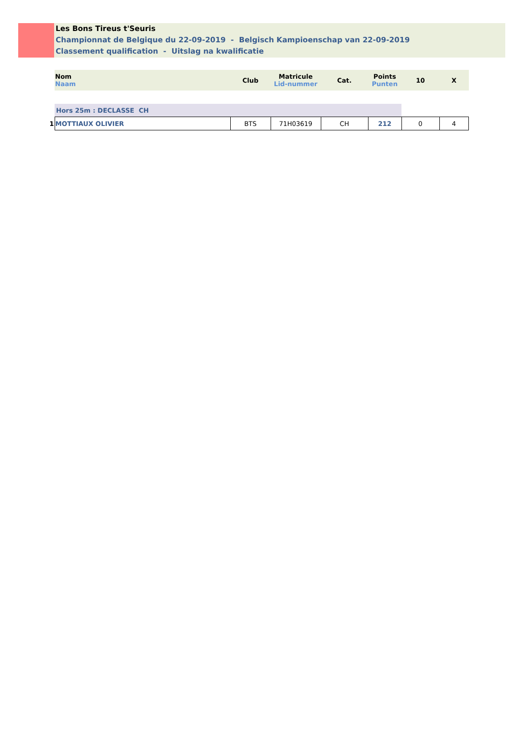Les Bons Tireus t'Seuris
Championnat de Belgique du 22-09-2019 - Belgisch Kampioenschap van 22-09-2019
Classement qualification - Uitslag na kwalificatie
| | Nom Naam | Club | Matricule Lid-nummer | Cat. | Points Punten | 10 | X |
| --- | --- | --- | --- | --- | --- | --- | --- |
| | Hors 25m : DECLASSE CH | | | | | | |
| 1 | MOTTIAUX OLIVIER | BTS | 71H03619 | CH | 212 | 0 | 4 |